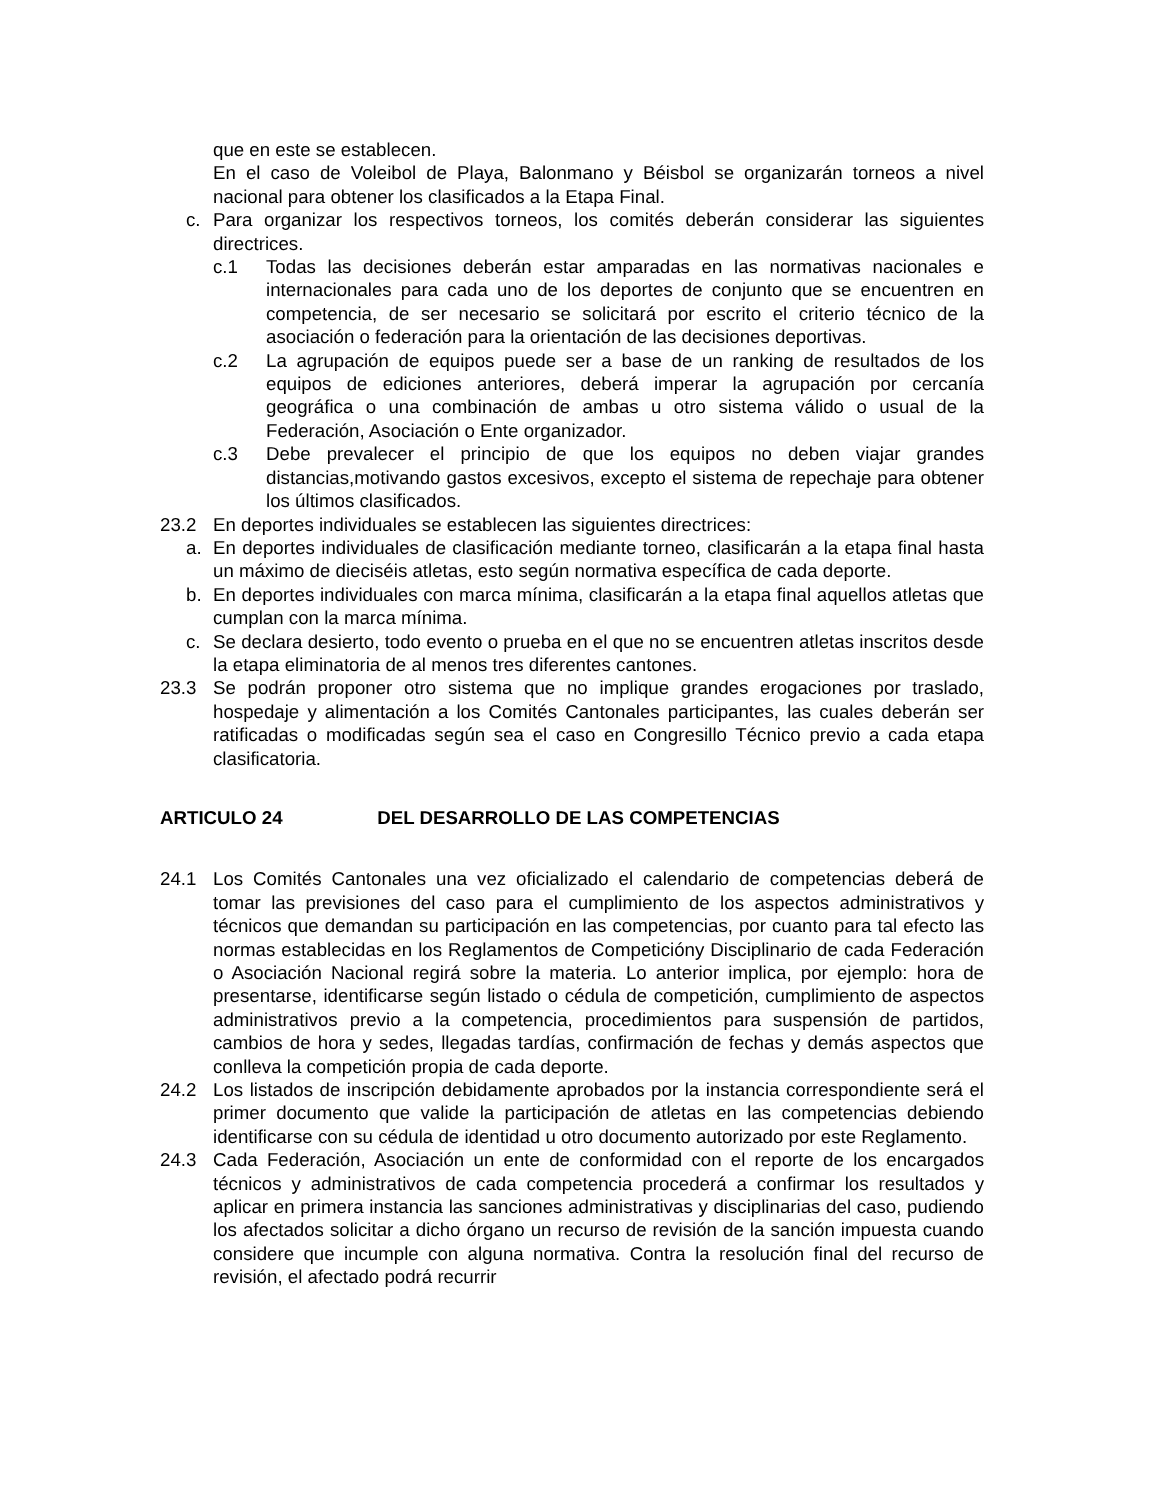que en este se establecen.
En el caso de Voleibol de Playa, Balonmano y Béisbol se organizarán torneos a nivel nacional para obtener los clasificados a la Etapa Final.
c. Para organizar los respectivos torneos, los comités deberán considerar las siguientes directrices.
c.1 Todas las decisiones deberán estar amparadas en las normativas nacionales e internacionales para cada uno de los deportes de conjunto que se encuentren en competencia, de ser necesario se solicitará por escrito el criterio técnico de la asociación o federación para la orientación de las decisiones deportivas.
c.2 La agrupación de equipos puede ser a base de un ranking de resultados de los equipos de ediciones anteriores, deberá imperar la agrupación por cercanía geográfica o una combinación de ambas u otro sistema válido o usual de la Federación, Asociación o Ente organizador.
c.3 Debe prevalecer el principio de que los equipos no deben viajar grandes distancias,motivando gastos excesivos, excepto el sistema de repechaje para obtener los últimos clasificados.
23.2 En deportes individuales se establecen las siguientes directrices:
a. En deportes individuales de clasificación mediante torneo, clasificarán a la etapa final hasta un máximo de dieciséis atletas, esto según normativa específica de cada deporte.
b. En deportes individuales con marca mínima, clasificarán a la etapa final aquellos atletas que cumplan con la marca mínima.
c. Se declara desierto, todo evento o prueba en el que no se encuentren atletas inscritos desde la etapa eliminatoria de al menos tres diferentes cantones.
23.3 Se podrán proponer otro sistema que no implique grandes erogaciones por traslado, hospedaje y alimentación a los Comités Cantonales participantes, las cuales deberán ser ratificadas o modificadas según sea el caso en Congresillo Técnico previo a cada etapa clasificatoria.
ARTICULO 24 DEL DESARROLLO DE LAS COMPETENCIAS
24.1 Los Comités Cantonales una vez oficializado el calendario de competencias deberá de tomar las previsiones del caso para el cumplimiento de los aspectos administrativos y técnicos que demandan su participación en las competencias, por cuanto para tal efecto las normas establecidas en los Reglamentos de Competicióny Disciplinario de cada Federación o Asociación Nacional regirá sobre la materia. Lo anterior implica, por ejemplo: hora de presentarse, identificarse según listado o cédula de competición, cumplimiento de aspectos administrativos previo a la competencia, procedimientos para suspensión de partidos, cambios de hora y sedes, llegadas tardías, confirmación de fechas y demás aspectos que conlleva la competición propia de cada deporte.
24.2 Los listados de inscripción debidamente aprobados por la instancia correspondiente será el primer documento que valide la participación de atletas en las competencias debiendo identificarse con su cédula de identidad u otro documento autorizado por este Reglamento.
24.3 Cada Federación, Asociación un ente de conformidad con el reporte de los encargados técnicos y administrativos de cada competencia procederá a confirmar los resultados y aplicar en primera instancia las sanciones administrativas y disciplinarias del caso, pudiendo los afectados solicitar a dicho órgano un recurso de revisión de la sanción impuesta cuando considere que incumple con alguna normativa. Contra la resolución final del recurso de revisión, el afectado podrá recurrir